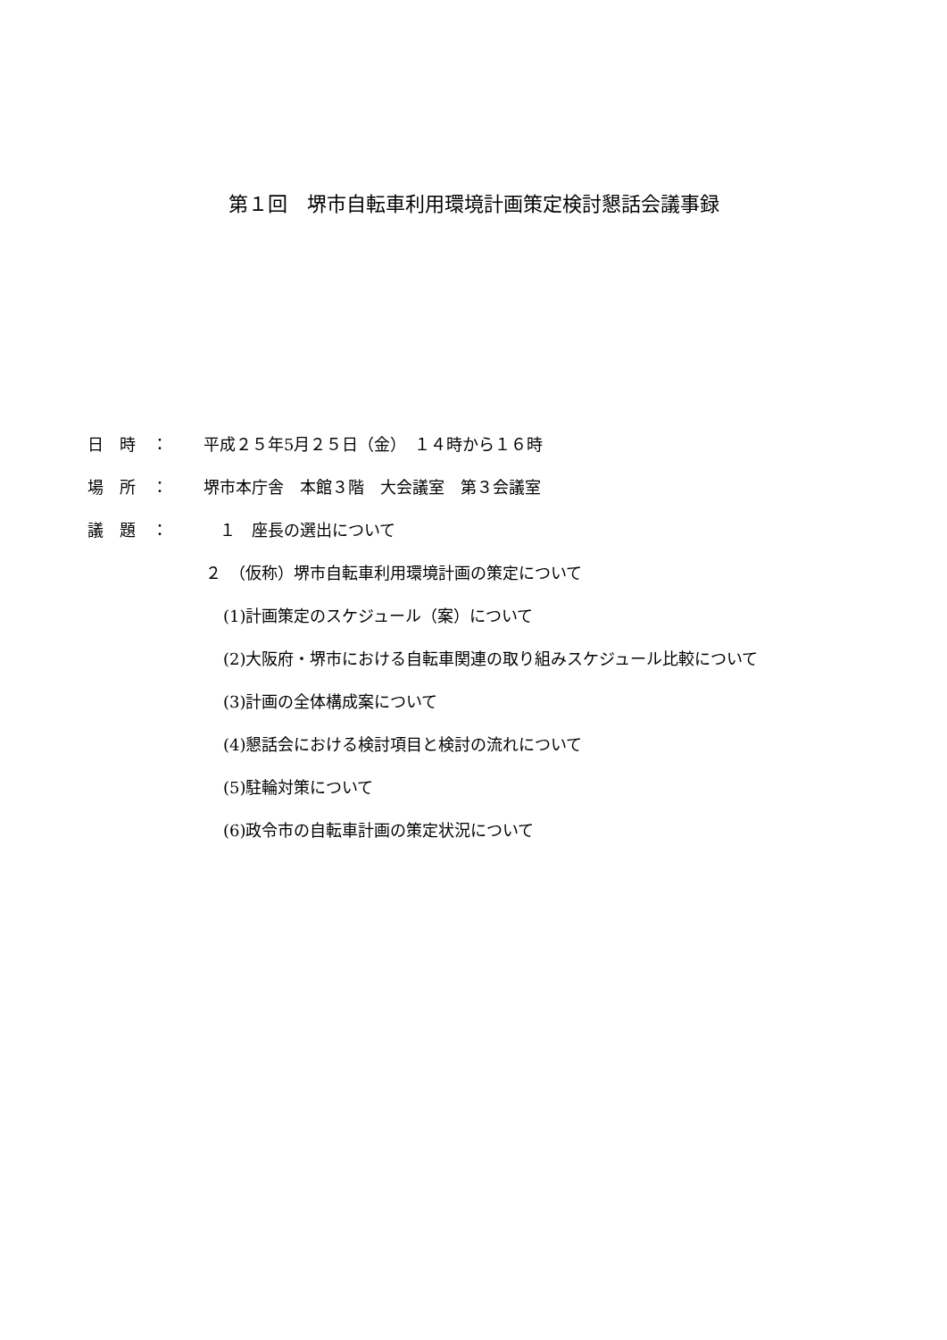第１回　堺市自転車利用環境計画策定検討懇話会議事録
日　時　： 平成２５年5月２５日（金）　１４時から１６時
場　所　： 堺市本庁舎　本館３階　大会議室　第３会議室
議　題　：　１　座長の選出について
２　（仮称）堺市自転車利用環境計画の策定について
(1)計画策定のスケジュール（案）について
(2)大阪府・堺市における自転車関連の取り組みスケジュール比較について
(3)計画の全体構成案について
(4)懇話会における検討項目と検討の流れについて
(5)駐輪対策について
(6)政令市の自転車計画の策定状況について